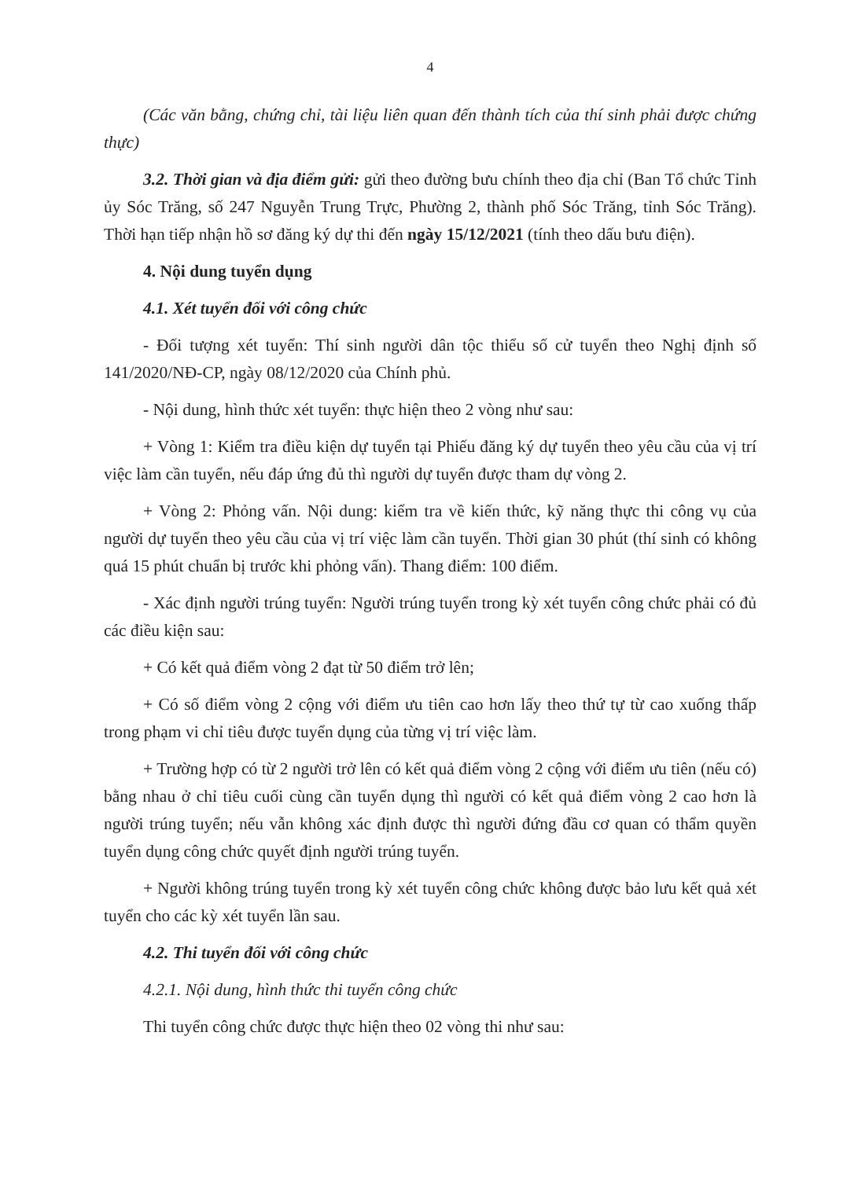4
(Các văn bằng, chứng chỉ, tài liệu liên quan đến thành tích của thí sinh phải được chứng thực)
3.2. Thời gian và địa điểm gửi: gửi theo đường bưu chính theo địa chỉ (Ban Tổ chức Tỉnh ủy Sóc Trăng, số 247 Nguyễn Trung Trực, Phường 2, thành phố Sóc Trăng, tỉnh Sóc Trăng). Thời hạn tiếp nhận hồ sơ đăng ký dự thi đến ngày 15/12/2021 (tính theo dấu bưu điện).
4. Nội dung tuyển dụng
4.1. Xét tuyển đối với công chức
- Đối tượng xét tuyển: Thí sinh người dân tộc thiểu số cử tuyển theo Nghị định số 141/2020/NĐ-CP, ngày 08/12/2020 của Chính phủ.
- Nội dung, hình thức xét tuyển: thực hiện theo 2 vòng như sau:
+ Vòng 1: Kiểm tra điều kiện dự tuyển tại Phiếu đăng ký dự tuyển theo yêu cầu của vị trí việc làm cần tuyển, nếu đáp ứng đủ thì người dự tuyển được tham dự vòng 2.
+ Vòng 2: Phỏng vấn. Nội dung: kiểm tra về kiến thức, kỹ năng thực thi công vụ của người dự tuyển theo yêu cầu của vị trí việc làm cần tuyển. Thời gian 30 phút (thí sinh có không quá 15 phút chuẩn bị trước khi phỏng vấn). Thang điểm: 100 điểm.
- Xác định người trúng tuyển: Người trúng tuyển trong kỳ xét tuyển công chức phải có đủ các điều kiện sau:
+ Có kết quả điểm vòng 2 đạt từ 50 điểm trở lên;
+ Có số điểm vòng 2 cộng với điểm ưu tiên cao hơn lấy theo thứ tự từ cao xuống thấp trong phạm vi chỉ tiêu được tuyển dụng của từng vị trí việc làm.
+ Trường hợp có từ 2 người trở lên có kết quả điểm vòng 2 cộng với điểm ưu tiên (nếu có) bằng nhau ở chỉ tiêu cuối cùng cần tuyển dụng thì người có kết quả điểm vòng 2 cao hơn là người trúng tuyển; nếu vẫn không xác định được thì người đứng đầu cơ quan có thẩm quyền tuyển dụng công chức quyết định người trúng tuyển.
+ Người không trúng tuyển trong kỳ xét tuyển công chức không được bảo lưu kết quả xét tuyển cho các kỳ xét tuyển lần sau.
4.2. Thi tuyển đối với công chức
4.2.1. Nội dung, hình thức thi tuyển công chức
Thi tuyển công chức được thực hiện theo 02 vòng thi như sau: